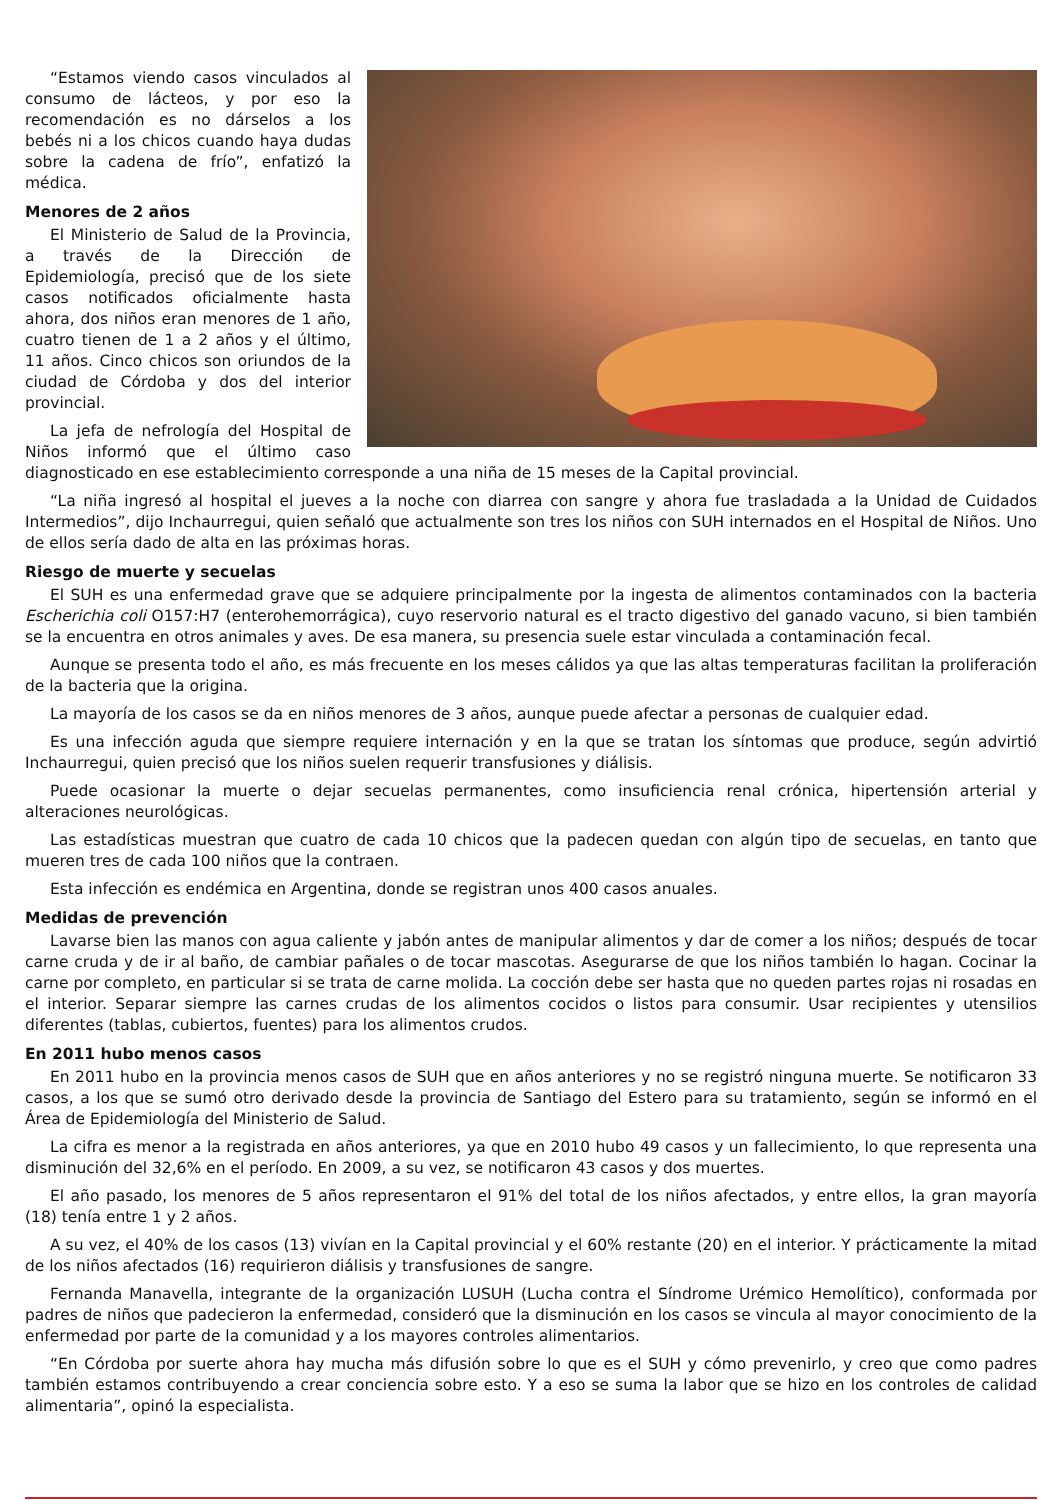“Estamos viendo casos vinculados al consumo de lácteos, y por eso la recomendación es no dárselos a los bebés ni a los chicos cuando haya dudas sobre la cadena de frío”, enfatizó la médica.
Menores de 2 años
El Ministerio de Salud de la Provincia, a través de la Dirección de Epidemiología, precisó que de los siete casos notificados oficialmente hasta ahora, dos niños eran menores de 1 año, cuatro tienen de 1 a 2 años y el último, 11 años. Cinco chicos son oriundos de la ciudad de Córdoba y dos del interior provincial.
La jefa de nefrología del Hospital de Niños informó que el último caso diagnosticado en ese establecimiento corresponde a una niña de 15 meses de la Capital provincial.
“La niña ingresó al hospital el jueves a la noche con diarrea con sangre y ahora fue trasladada a la Unidad de Cuidados Intermedios”, dijo Inchaurregui, quien señaló que actualmente son tres los niños con SUH internados en el Hospital de Niños. Uno de ellos sería dado de alta en las próximas horas.
Riesgo de muerte y secuelas
El SUH es una enfermedad grave que se adquiere principalmente por la ingesta de alimentos contaminados con la bacteria Escherichia coli O157:H7 (enterohemorrágica), cuyo reservorio natural es el tracto digestivo del ganado vacuno, si bien también se la encuentra en otros animales y aves. De esa manera, su presencia suele estar vinculada a contaminación fecal.
Aunque se presenta todo el año, es más frecuente en los meses cálidos ya que las altas temperaturas facilitan la proliferación de la bacteria que la origina.
La mayoría de los casos se da en niños menores de 3 años, aunque puede afectar a personas de cualquier edad.
Es una infección aguda que siempre requiere internación y en la que se tratan los síntomas que produce, según advirtió Inchaurregui, quien precisó que los niños suelen requerir transfusiones y diálisis.
Puede ocasionar la muerte o dejar secuelas permanentes, como insuficiencia renal crónica, hipertensión arterial y alteraciones neurológicas.
Las estadísticas muestran que cuatro de cada 10 chicos que la padecen quedan con algún tipo de secuelas, en tanto que mueren tres de cada 100 niños que la contraen.
Esta infección es endémica en Argentina, donde se registran unos 400 casos anuales.
Medidas de prevención
Lavarse bien las manos con agua caliente y jabón antes de manipular alimentos y dar de comer a los niños; después de tocar carne cruda y de ir al baño, de cambiar pañales o de tocar mascotas. Asegurarse de que los niños también lo hagan. Cocinar la carne por completo, en particular si se trata de carne molida. La cocción debe ser hasta que no queden partes rojas ni rosadas en el interior. Separar siempre las carnes crudas de los alimentos cocidos o listos para consumir. Usar recipientes y utensilios diferentes (tablas, cubiertos, fuentes) para los alimentos crudos.
En 2011 hubo menos casos
En 2011 hubo en la provincia menos casos de SUH que en años anteriores y no se registró ninguna muerte. Se notificaron 33 casos, a los que se sumó otro derivado desde la provincia de Santiago del Estero para su tratamiento, según se informó en el Área de Epidemiología del Ministerio de Salud.
La cifra es menor a la registrada en años anteriores, ya que en 2010 hubo 49 casos y un fallecimiento, lo que representa una disminución del 32,6% en el período. En 2009, a su vez, se notificaron 43 casos y dos muertes.
El año pasado, los menores de 5 años representaron el 91% del total de los niños afectados, y entre ellos, la gran mayoría (18) tenía entre 1 y 2 años.
A su vez, el 40% de los casos (13) vivían en la Capital provincial y el 60% restante (20) en el interior. Y prácticamente la mitad de los niños afectados (16) requirieron diálisis y transfusiones de sangre.
Fernanda Manavella, integrante de la organización LUSUH (Lucha contra el Síndrome Urémico Hemolítico), conformada por padres de niños que padecieron la enfermedad, consideró que la disminución en los casos se vincula al mayor conocimiento de la enfermedad por parte de la comunidad y a los mayores controles alimentarios.
“En Córdoba por suerte ahora hay mucha más difusión sobre lo que es el SUH y cómo prevenirlo, y creo que como padres también estamos contribuyendo a crear conciencia sobre esto. Y a eso se suma la labor que se hizo en los controles de calidad alimentaria”, opinó la especialista.